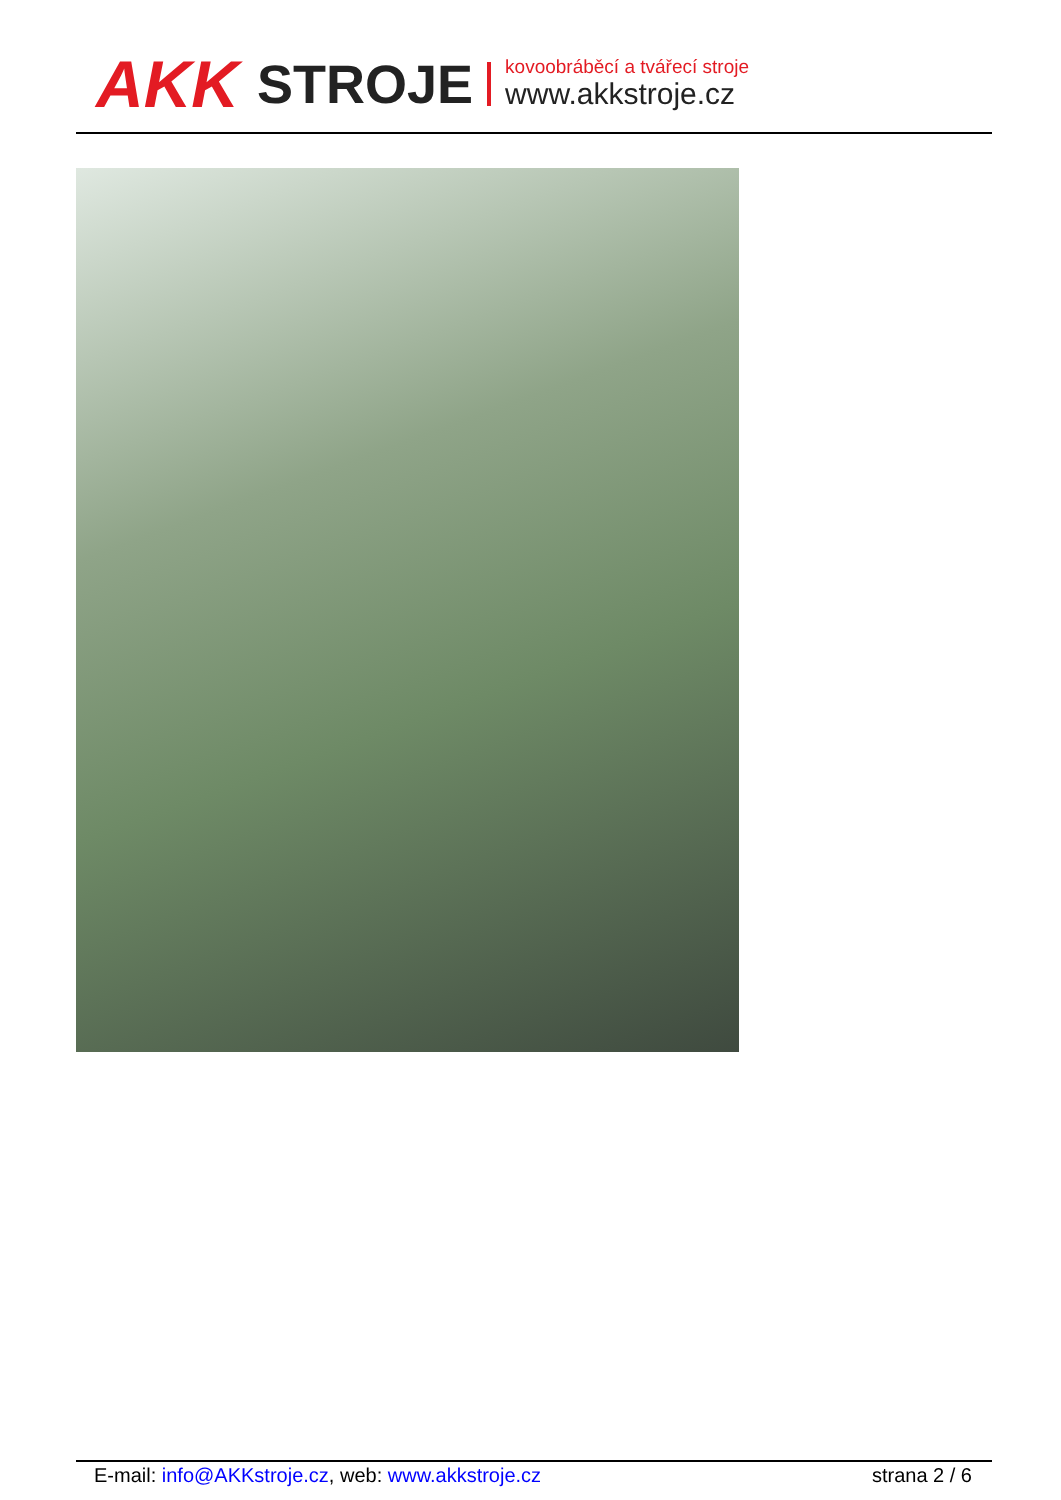AKK STROJE
kovoobráběcí a tvářecí stroje
www.akkstroje.cz
E-mail: info@AKKstroje.cz, web: www.akkstroje.cz strana 2 / 6